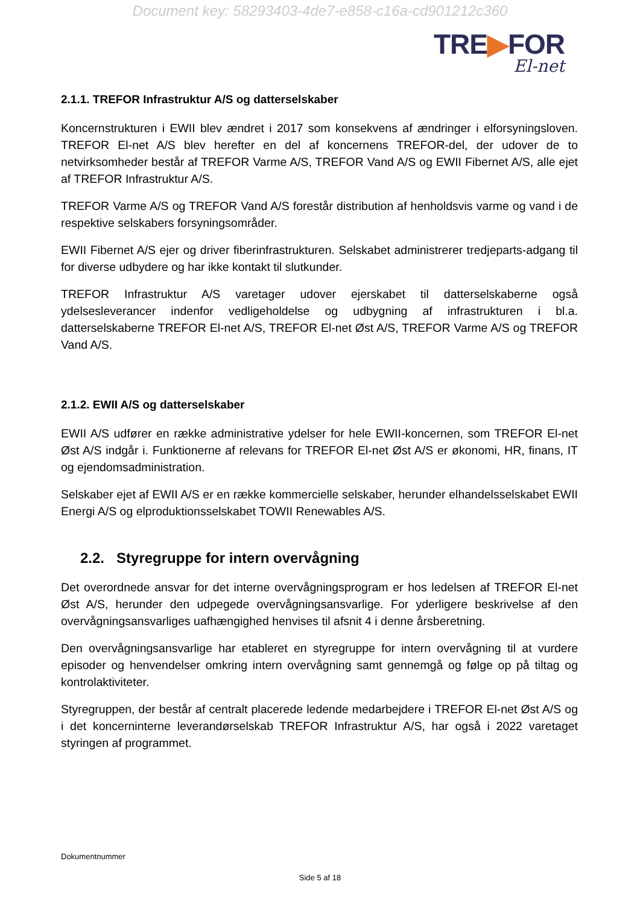Document key: 58293403-4de7-e858-c16a-cd901212c360
TRE▶FOR
El-net
2.1.1. TREFOR Infrastruktur A/S og datterselskaber
Koncernstrukturen i EWII blev ændret i 2017 som konsekvens af ændringer i elforsyningsloven. TREFOR El-net A/S blev herefter en del af koncernens TREFOR-del, der udover de to netvirksomheder består af TREFOR Varme A/S, TREFOR Vand A/S og EWII Fibernet A/S, alle ejet af TREFOR Infrastruktur A/S.
TREFOR Varme A/S og TREFOR Vand A/S forestår distribution af henholdsvis varme og vand i de respektive selskabers forsyningsområder.
EWII Fibernet A/S ejer og driver fiberinfrastrukturen. Selskabet administrerer tredjeparts-adgang til for diverse udbydere og har ikke kontakt til slutkunder.
TREFOR Infrastruktur A/S varetager udover ejerskabet til datterselskaberne også ydelsesleverancer indenfor vedligeholdelse og udbygning af infrastrukturen i bl.a. datterselskaberne TREFOR El-net A/S, TREFOR El-net Øst A/S, TREFOR Varme A/S og TREFOR Vand A/S.
2.1.2. EWII A/S og datterselskaber
EWII A/S udfører en række administrative ydelser for hele EWII-koncernen, som TREFOR El-net Øst A/S indgår i. Funktionerne af relevans for TREFOR El-net Øst A/S er økonomi, HR, finans, IT og ejendomsadministration.
Selskaber ejet af EWII A/S er en række kommercielle selskaber, herunder elhandelsselskabet EWII Energi A/S og elproduktionsselskabet TOWII Renewables A/S.
2.2. Styregruppe for intern overvågning
Det overordnede ansvar for det interne overvågningsprogram er hos ledelsen af TREFOR El-net Øst A/S, herunder den udpegede overvågningsansvarlige. For yderligere beskrivelse af den overvågningsansvarliges uafhængighed henvises til afsnit 4 i denne årsberetning.
Den overvågningsansvarlige har etableret en styregruppe for intern overvågning til at vurdere episoder og henvendelser omkring intern overvågning samt gennemgå og følge op på tiltag og kontrolaktiviteter.
Styregruppen, der består af centralt placerede ledende medarbejdere i TREFOR El-net Øst A/S og i det koncerninterne leverandørselskab TREFOR Infrastruktur A/S, har også i 2022 varetaget styringen af programmet.
Dokumentnummer
Side 5 af 18